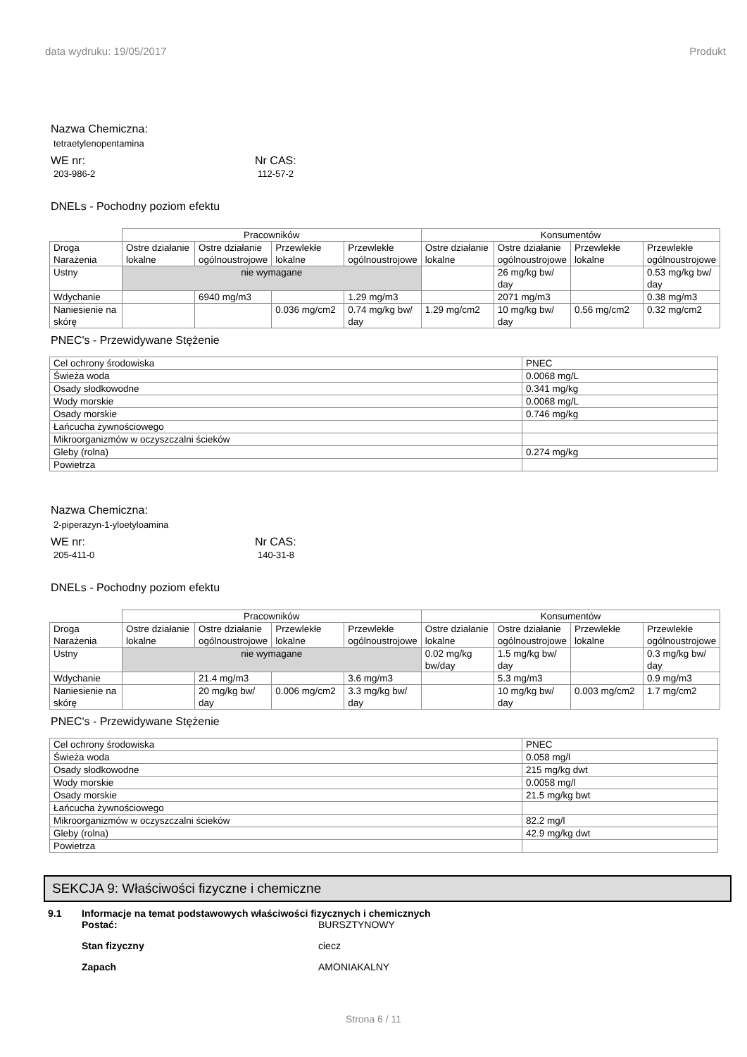data wydruku: 19/05/2017 Produkt
Nazwa Chemiczna:
tetraetylenopentamina
WE nr:
203-986-2
Nr CAS:
112-57-2
DNELs - Pochodny poziom efektu
| | Pracowników | | | | Konsumentów | | | |
| Droga Narażenia | Ostre działanie lokalne | Ostre działanie ogólnoustrojowe | Przewlekłe lokalne | Przewlekłe ogólnoustrojowe | Ostre działanie lokalne | Ostre działanie ogólnoustrojowe | Przewlekłe lokalne | Przewlekłe ogólnoustrojowe |
| Ustny | nie wymagane | | | | | 26 mg/kg bw/ day | | 0.53 mg/kg bw/ day |
| Wdychanie | | 6940 mg/m3 | | 1.29 mg/m3 | | 2071 mg/m3 | | 0.38 mg/m3 |
| Naniesienie na skórę | | | 0.036 mg/cm2 | 0.74 mg/kg bw/ day | 1.29 mg/cm2 | 10 mg/kg bw/ day | 0.56 mg/cm2 | 0.32 mg/cm2 |
PNEC's - Przewidywane Stężenie
| Cel ochrony środowiska | PNEC |
| Świeża woda | 0.0068 mg/L |
| Osady słodkowodne | 0.341 mg/kg |
| Wody morskie | 0.0068 mg/L |
| Osady morskie | 0.746 mg/kg |
| Łańcucha żywnościowego | |
| Mikroorganizmów w oczyszczalni ścieków | |
| Gleby (rolna) | 0.274 mg/kg |
| Powietrza | |
Nazwa Chemiczna:
2-piperazyn-1-yloetyloamina
WE nr:
205-411-0
Nr CAS:
140-31-8
DNELs - Pochodny poziom efektu
| | Pracowników | | | | Konsumentów | | | |
| Droga Narażenia | Ostre działanie lokalne | Ostre działanie ogólnoustrojowe | Przewlekłe lokalne | Przewlekłe ogólnoustrojowe | Ostre działanie lokalne | Ostre działanie ogólnoustrojowe | Przewlekłe lokalne | Przewlekłe ogólnoustrojowe |
| Ustny | nie wymagane | | | | 0.02 mg/kg bw/day | 1.5 mg/kg bw/ day | | 0.3 mg/kg bw/ day |
| Wdychanie | | 21.4 mg/m3 | | 3.6 mg/m3 | | 5.3 mg/m3 | | 0.9 mg/m3 |
| Naniesienie na skórę | | 20 mg/kg bw/ day | 0.006 mg/cm2 | 3.3 mg/kg bw/ day | | 10 mg/kg bw/ day | 0.003 mg/cm2 | 1.7 mg/cm2 |
PNEC's - Przewidywane Stężenie
| Cel ochrony środowiska | PNEC |
| Świeża woda | 0.058 mg/l |
| Osady słodkowodne | 215 mg/kg dwt |
| Wody morskie | 0.0058 mg/l |
| Osady morskie | 21.5 mg/kg bwt |
| Łańcucha żywnościowego | |
| Mikroorganizmów w oczyszczalni ścieków | 82.2 mg/l |
| Gleby (rolna) | 42.9 mg/kg dwt |
| Powietrza | |
SEKCJA 9: Właściwości fizyczne i chemiczne
9.1 Informacje na temat podstawowych właściwości fizycznych i chemicznych
Postać: BURSZTYNOWY
Stan fizyczny ciecz
Zapach AMONIAKALNY
Strona 6 / 11